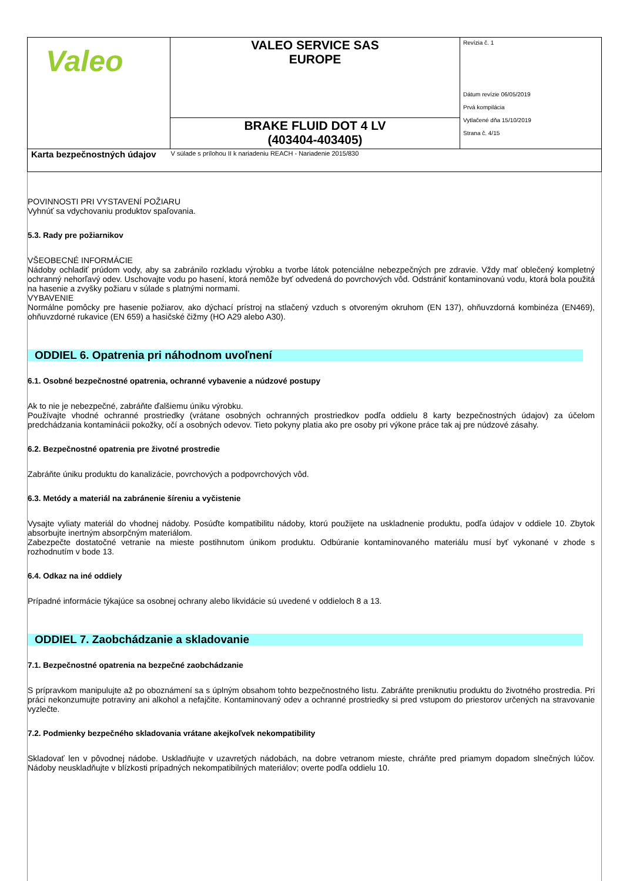| Valeo | VALEO SERVICE SAS EUROPE | Revízia č. 1 Dátum revízie 06/05/2019 Prvá kompilácia Vytlačené dňa 15/10/2019 Strana č. 4/15 |
| | BRAKE FLUID DOT 4 LV (403404-403405) | |
| Karta bezpečnostných údajov | V súlade s prílohou II k nariadeniu REACH - Nariadenie 2015/830 | |
POVINNOSTI PRI VYSTAVENÍ POŽIARU
Vyhnúť sa vdychovaniu produktov spaľovania.
5.3. Rady pre požiarnikov
VŠEOBECNÉ INFORMÁCIE
Nádoby ochladiť prúdom vody, aby sa zabránilo rozkladu výrobku a tvorbe látok potenciálne nebezpečných pre zdravie. Vždy mať oblečený kompletný ochranný nehorľavý odev. Uschovajte vodu po hasení, ktorá nemôže byť odvedená do povrchových vôd. Odstrániť kontaminovanú vodu, ktorá bola použitá na hasenie a zvyšky požiaru v súlade s platnými normami.
VYBAVENIE
Normálne pomôcky pre hasenie požiarov, ako dýchací prístroj na stlačený vzduch s otvoreným okruhom (EN 137), ohňuvzdorná kombinéza (EN469), ohňuvzdorné rukavice (EN 659) a hasičské čižmy (HO A29 alebo A30).
ODDIEL 6. Opatrenia pri náhodnom uvoľnení
6.1. Osobné bezpečnostné opatrenia, ochranné vybavenie a núdzové postupy
Ak to nie je nebezpečné, zabráňte ďalšiemu úniku výrobku.
Používajte vhodné ochranné prostriedky (vrátane osobných ochranných prostriedkov podľa oddielu 8 karty bezpečnostných údajov) za účelom predchádzania kontaminácii pokožky, očí a osobných odevov. Tieto pokyny platia ako pre osoby pri výkone práce tak aj pre núdzové zásahy.
6.2. Bezpečnostné opatrenia pre životné prostredie
Zabráňte úniku produktu do kanalizácie, povrchových a podpovrchových vôd.
6.3. Metódy a materiál na zabránenie šíreniu a vyčistenie
Vysajte vyliaty materiál do vhodnej nádoby. Posúďte kompatibilitu nádoby, ktorú použijete na uskladnenie produktu, podľa údajov v oddiele 10. Zbytok absorbujte inertným absorpčným materiálom.
Zabezpečte dostatočné vetranie na mieste postihnutom únikom produktu. Odbúranie kontaminovaného materiálu musí byť vykonané v zhode s rozhodnutím v bode 13.
6.4. Odkaz na iné oddiely
Prípadné informácie týkajúce sa osobnej ochrany alebo likvidácie sú uvedené v oddieloch 8 a 13.
ODDIEL 7. Zaobchádzanie a skladovanie
7.1. Bezpečnostné opatrenia na bezpečné zaobchádzanie
S prípravkom manipulujte až po oboznámení sa s úplným obsahom tohto bezpečnostného listu. Zabráňte preniknutiu produktu do životného prostredia. Pri práci nekonzumujte potraviny ani alkohol a nefajčite. Kontaminovaný odev a ochranné prostriedky si pred vstupom do priestorov určených na stravovanie vyzlečte.
7.2. Podmienky bezpečného skladovania vrátane akejkoľvek nekompatibility
Skladovať len v pôvodnej nádobe. Uskladňujte v uzavretých nádobách, na dobre vetranom mieste, chráňte pred priamym dopadom slnečných lúčov. Nádoby neuskladňujte v blízkosti prípadných nekompatibilných materiálov; overte podľa oddielu 10.